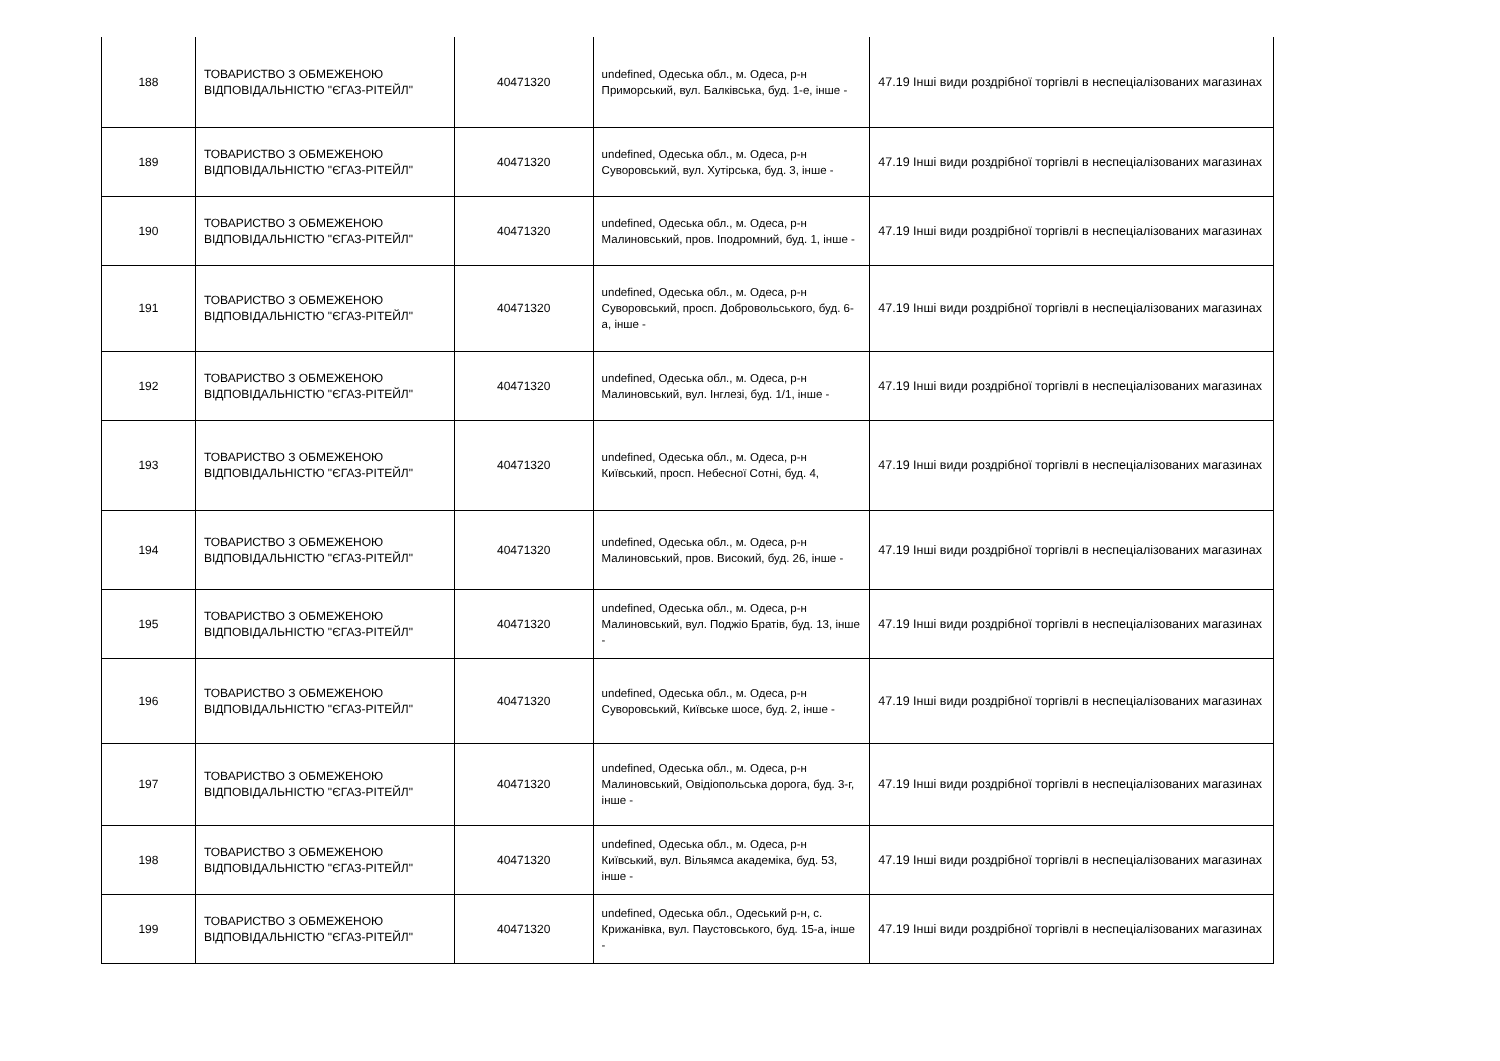| 188 | ТОВАРИСТВО З ОБМЕЖЕНОЮ ВІДПОВІДАЛЬНІСТЮ "ЄГАЗ-РІТЕЙЛ" | 40471320 | undefined, Одеська обл., м. Одеса, р-н Приморський, вул. Балківська, буд. 1-е, інше - | 47.19 Інші види роздрібної торгівлі в неспеціалізованих магазинах |
| 189 | ТОВАРИСТВО З ОБМЕЖЕНОЮ ВІДПОВІДАЛЬНІСТЮ "ЄГАЗ-РІТЕЙЛ" | 40471320 | undefined, Одеська обл., м. Одеса, р-н Суворовський, вул. Хутірська, буд. 3, інше - | 47.19 Інші види роздрібної торгівлі в неспеціалізованих магазинах |
| 190 | ТОВАРИСТВО З ОБМЕЖЕНОЮ ВІДПОВІДАЛЬНІСТЮ "ЄГАЗ-РІТЕЙЛ" | 40471320 | undefined, Одеська обл., м. Одеса, р-н Малиновський, пров. Іподромний, буд. 1, інше - | 47.19 Інші види роздрібної торгівлі в неспеціалізованих магазинах |
| 191 | ТОВАРИСТВО З ОБМЕЖЕНОЮ ВІДПОВІДАЛЬНІСТЮ "ЄГАЗ-РІТЕЙЛ" | 40471320 | undefined, Одеська обл., м. Одеса, р-н Суворовський, просп. Добровольського, буд. 6-а, інше - | 47.19 Інші види роздрібної торгівлі в неспеціалізованих магазинах |
| 192 | ТОВАРИСТВО З ОБМЕЖЕНОЮ ВІДПОВІДАЛЬНІСТЮ "ЄГАЗ-РІТЕЙЛ" | 40471320 | undefined, Одеська обл., м. Одеса, р-н Малиновський, вул. Інглезі, буд. 1/1, інше - | 47.19 Інші види роздрібної торгівлі в неспеціалізованих магазинах |
| 193 | ТОВАРИСТВО З ОБМЕЖЕНОЮ ВІДПОВІДАЛЬНІСТЮ "ЄГАЗ-РІТЕЙЛ" | 40471320 | undefined, Одеська обл., м. Одеса, р-н Київський, просп. Небесної Сотні, буд. 4, | 47.19 Інші види роздрібної торгівлі в неспеціалізованих магазинах |
| 194 | ТОВАРИСТВО З ОБМЕЖЕНОЮ ВІДПОВІДАЛЬНІСТЮ "ЄГАЗ-РІТЕЙЛ" | 40471320 | undefined, Одеська обл., м. Одеса, р-н Малиновський, пров. Високий, буд. 26, інше - | 47.19 Інші види роздрібної торгівлі в неспеціалізованих магазинах |
| 195 | ТОВАРИСТВО З ОБМЕЖЕНОЮ ВІДПОВІДАЛЬНІСТЮ "ЄГАЗ-РІТЕЙЛ" | 40471320 | undefined, Одеська обл., м. Одеса, р-н Малиновський, вул. Поджіо Братів, буд. 13, інше - | 47.19 Інші види роздрібної торгівлі в неспеціалізованих магазинах |
| 196 | ТОВАРИСТВО З ОБМЕЖЕНОЮ ВІДПОВІДАЛЬНІСТЮ "ЄГАЗ-РІТЕЙЛ" | 40471320 | undefined, Одеська обл., м. Одеса, р-н Суворовський, Київське шосе, буд. 2, інше - | 47.19 Інші види роздрібної торгівлі в неспеціалізованих магазинах |
| 197 | ТОВАРИСТВО З ОБМЕЖЕНОЮ ВІДПОВІДАЛЬНІСТЮ "ЄГАЗ-РІТЕЙЛ" | 40471320 | undefined, Одеська обл., м. Одеса, р-н Малиновський, Овідіопольська дорога, буд. 3-г, інше - | 47.19 Інші види роздрібної торгівлі в неспеціалізованих магазинах |
| 198 | ТОВАРИСТВО З ОБМЕЖЕНОЮ ВІДПОВІДАЛЬНІСТЮ "ЄГАЗ-РІТЕЙЛ" | 40471320 | undefined, Одеська обл., м. Одеса, р-н Київський, вул. Вільямса академіка, буд. 53, інше - | 47.19 Інші види роздрібної торгівлі в неспеціалізованих магазинах |
| 199 | ТОВАРИСТВО З ОБМЕЖЕНОЮ ВІДПОВІДАЛЬНІСТЮ "ЄГАЗ-РІТЕЙЛ" | 40471320 | undefined, Одеська обл., Одеський р-н, с. Крижанівка, вул. Паустовського, буд. 15-а, інше - | 47.19 Інші види роздрібної торгівлі в неспеціалізованих магазинах |